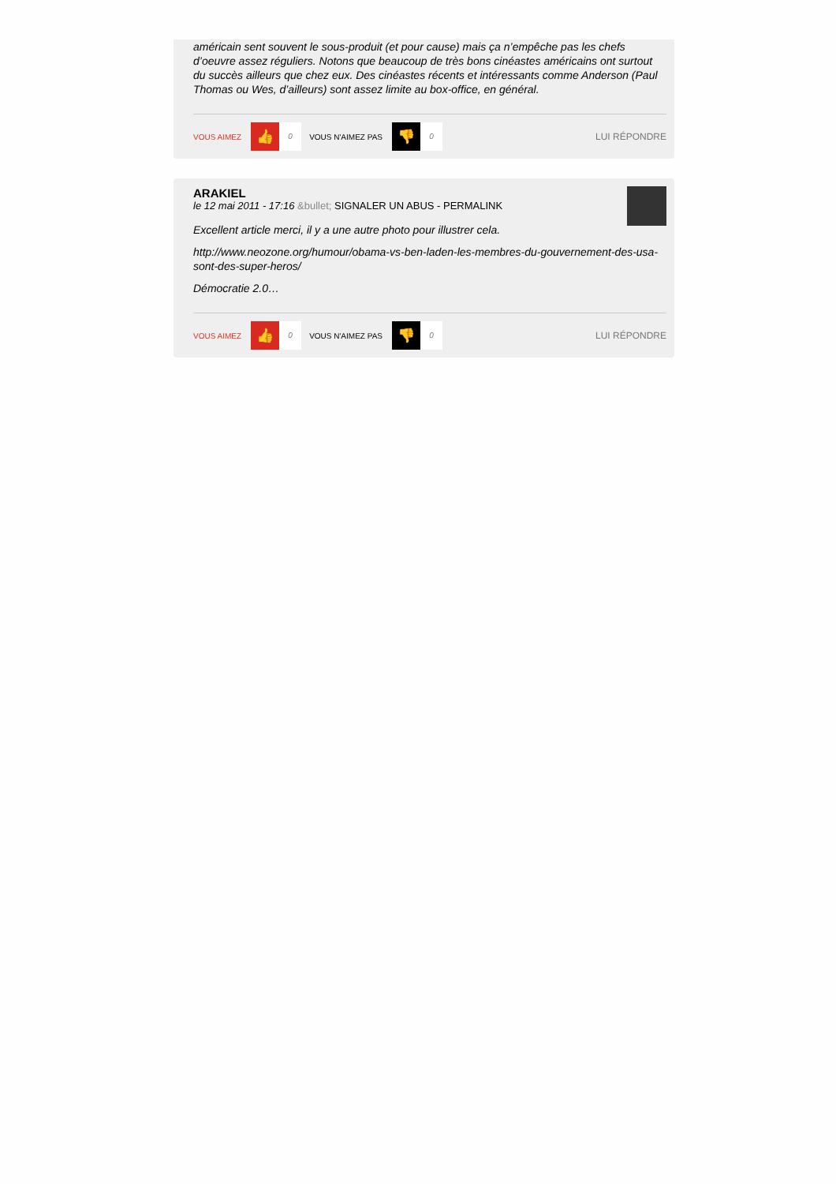américain sent souvent le sous-produit (et pour cause) mais ça n’empêche pas les chefs d’oeuvre assez réguliers. Notons que beaucoup de très bons cinéastes américains ont surtout du succès ailleurs que chez eux. Des cinéastes récents et intéressants comme Anderson (Paul Thomas ou Wes, d’ailleurs) sont assez limite au box-office, en général.
VOUS AIMEZ 👍 0 VOUS N'AIMEZ PAS 👎 0 LUI RÉPONDRE
ARAKIEL
le 12 mai 2011 - 17:16 &bullet; SIGNALER UN ABUS - PERMALINK
Excellent article merci, il y a une autre photo pour illustrer cela.
http://www.neozone.org/humour/obama-vs-ben-laden-les-membres-du-gouvernement-des-usa-sont-des-super-heros/
Démocratie 2.0…
VOUS AIMEZ 👍 0 VOUS N'AIMEZ PAS 👎 0 LUI RÉPONDRE